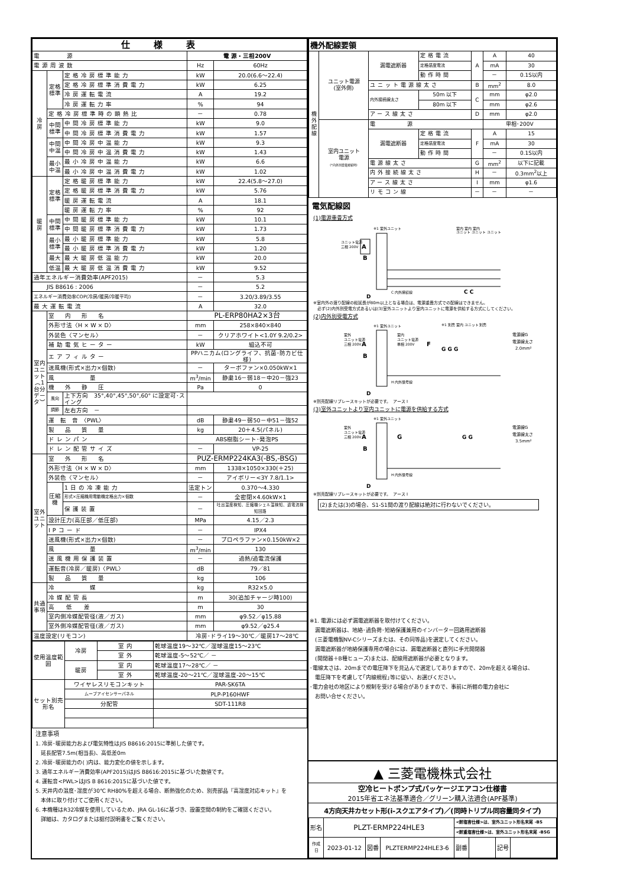| 仕様表 | | | | |
| --- | --- | --- | --- | --- |
| 電 源 | | | 電 源・三相200V | |
| 電源周波数 | | | Hz | 60Hz |
| 冷 房 | 定格標準 | 定格冷房標準能力 | kW | 20.0(6.6～22.4) |
| | | 定格冷房標準消費電力 | kW | 6.25 |
| | | 冷房運転電流 | A | 19.2 |
| | | 冷房運転力率 | % | 94 |
| | 定格冷房標準時の顕熱比 | | － | 0.78 |
| | 中間 標準 | 中間冷房標準能力 | kW | 9.0 |
| | | 中間冷房標準消費電力 | kW | 1.57 |
| | 中間 中温 | 中間冷房中温能力 | kW | 9.3 |
| | | 中間冷房中温消費電力 | kW | 1.43 |
| | 最小 中温 | 最小冷房中温能力 | kW | 6.6 |
| | | 最小冷房中温消費電力 | kW | 1.02 |
| 暖 房 | 定格標準 | 定格暖房標準能力 | kW | 22.4(5.8～27.0) |
| | | 定格暖房標準消費電力 | kW | 5.76 |
| | | 暖房運転電流 | A | 18.1 |
| | | 暖房運転力率 | % | 92 |
| | 中間 標準 | 中間暖房標準能力 | kW | 10.1 |
| | | 中間暖房標準消費電力 | kW | 1.73 |
| | 最小 標準 | 最小暖房標準能力 | kW | 5.8 |
| | | 最小暖房標準消費電力 | kW | 1.20 |
| | 最大 | 最大暖房低温能力 | kW | 20.0 |
| | 低温 | 最大暖房低温消費電力 | kW | 9.52 |
| 通年エネルギー消費効率(APF2015) | | | － | 5.3 |
| JIS B8616 : 2006 | | | － | 5.2 |
| エネルギー消費効率COP(冷房/暖房/冷暖平均) | | | － | 3.20/3.89/3.55 |
| 最大運転電流 | | | A | 32.0 |
| 室内ユニット︵1台分データ︶ | 室 内 形 名 | | PL-ERP80HA2×3台 | |
| | 外形寸法〈H × W × D〉 | | mm | 258×840×840 |
| | 外装色〈マンセル〉 | | － | クリアホワイト<1.0Y 9.2/0.2> |
| | 補助電気ヒーター | | kW | 組込不可 |
| | エアフィルター | | PPハニカム(ロングライフ、抗菌･防カビ仕様) | |
| | 送風機(形式×出力×個数) | | － | ターボファン×0.050kW×1 |
| | 風 量 | | m<sup>3</sup>/min | 静粛16－弱18－中20－強23 |
| | 機 外 静 圧 | | Pa | 0 |
| | 風向 | 上下方向 35°,40°,45°,50°,60° に設定可･スイング | | |
| | 調節 | 左右方向 － | | |
| | 運 転 音 〈PWL〉 | | dB | 静粛49－弱50－中51－強52 |
| | 製 品 質 量 | | kg | 20＋4.5(パネル) |
| | ドレンパン | | ABS樹脂シート･発泡PS | |
| | ドレン配管サイズ | | － | VP-25 |
| 室外ユニット | 室 外 形 名 | | PUZ-ERMP224KA3(-BS,-BSG) | |
| | 外形寸法〈H × W × D〉 | | mm | 1338×1050×330(＋25) |
| | 外装色〈マンセル〉 | | － | アイボリー<3Y 7.8/1.1> |
| | 圧縮機 | 1日の冷凍能力 | 法定トン | 0.370～4.330 |
| | | 形式×圧縮機用電動機定格出力×個数 | － | 全密閉×4.60kW×1 |
| | | 保護装置 | － | 吐出温度検知、圧縮機シェル温検知、過電流検知回路 |
| | 設計圧力(高圧部／低圧部) | | MPa | 4.15／2.3 |
| | IPコード | | － | IPX4 |
| | 送風機(形式×出力×個数) | | － | プロペラファン×0.150kW×2 |
| | 風 量 | | m<sup>3</sup>/min | 130 |
| | 送風機用保護装置 | | － | 過熱/過電流保護 |
| | 運転音(冷房／暖房)〈PWL〉 | | dB | 79／81 |
| | 製 品 質 量 | | kg | 106 |
| 共通事項 | 冷 媒 | | kg | R32×5.0 |
| | 冷媒配管長 | | m | 30(追加チャージ時100) |
| | 高 低 差 | | m | 30 |
| | 室内側冷媒配管径(液／ガス) | | mm | φ9.52／φ15.88 |
| | 室外側冷媒配管径(液／ガス) | | mm | φ9.52／φ25.4 |
| 温度設定(リモコン) | | | 冷房･ドライ19～30℃／暖房17～28℃ | |
| 使用温度範囲 | 冷房 | 室 内 | 乾球温度19～32℃／湿球温度15～23℃ |
| | | 室 外 | 乾球温度-5～52℃／ － |
| | 暖房 | 室 内 | 乾球温度17～28℃／ － |
| | | 室 外 | 乾球温度-20～21℃／湿球温度-20～15℃ |
| セット別売形名 | ワイヤレスリモコンキット | | PAR-SK6TA |
| | ムーブアイセンサーパネル | | PLP-P160HWF |
| | 分配管 | | SDT-111R8 |
注意事項
1. 冷房･暖房能力および電気特性はJIS B8616:2015に準拠した値です。
　延長配管7.5m(相当長)、高低差0m
2. 冷房･暖房能力の( )内は、能力変化の値を示します。
3. 通年エネルギー消費効率(APF2015)はJIS B8616:2015に基づいた数値です。
4. 運転音<PWL>はJIS B 8616:2015に基づいた値です。
5. 天井内の温度･湿度が30℃ RH80%を超える場合、断熱強化のため、別売部品『高湿度対応キット』を
　本体に取り付けてご使用ください。
6. 本機種はR32冷媒を使用しているため、JRA GL-16に基づき、設置空間の制約をご確認ください。
　詳細は、カタログまたは据付説明書をご覧ください。
| 機外配線要領 | | | | | | |
| 機外配線 | ユニット電源 (室外側) | 漏電遮断器 | 定格電流 | A | A | 40 |
| | | | 定格感度電流 | | mA | 30 |
| | | | 動作時間 | | － | 0.1S以内 |
| | | ユニット電源線太さ | | B | mm<sup>2</sup> | 8.0 |
| | | 内外接続線太さ | 50m 以下 | C | mm | φ2.0 |
| | | | 80m 以下 | | mm | φ2.6 |
| | | アース線太さ | | D | mm | φ2.0 |
| | 室内ユニット 電源 (*内外別受電接続時) | 電 源 | | | 単相･200V | |
| | | 漏電遮断器 | 定格電流 | F | A | 15 |
| | | | 定格感度電流 | | mA | 30 |
| | | | 動作時間 | | － | 0.1S以内 |
| | | 電源線太さ | | G | mm<sup>2</sup> | 以下に記載 |
| | | 内外接続線太さ | | H | － | 0.3mm<sup>2</sup>以上 |
| | | アース線太さ | | I | mm | φ1.6 |
| | | リモコン線 | | － | － | － |
電気配線図
(1)電源重畳方式
A
※1 室外ユニット
ユニット電源
三相 200V
B
C 内外接続線
D
室内 室内 室内
ユニット ユニット ユニット
C C
※室内外の渡り配線の総延長が80m以上となる場合は、電源重畳方式での配線はできません。
　必ず(2)内外別受電方式あるいは(3)室外ユニットより室内ユニットに電源を供給する方式にしてください。
(2)内外別受電方式
※1 室外ユニット
室外
ユニット電源
三相 200V
A
B
室内
ユニット電源
単相 200V
F
※1 別売 室内 ユニット 別売
G G G
電源線G
電源線太さ
2.0mm²
H 内外信号線
D
※別売配線リプレースキットが必要です。　アース I
(3)室外ユニットより室内ユニットに電源を供給する方式
※1 室外ユニット
室外
ユニット電源
三相 200V
A
B
G
G G
電源線G
電源線太さ
3.5mm²
H 内外信号線
D
※別売配線リプレースキットが必要です。　アース I
(2)または(3)の場合、S1-S1間の渡り配線は絶対に行わないでください。
※1. 電源には必ず漏電遮断器を取付けてください。
　漏電遮断器は、地絡･過負荷･短絡保護兼用のインバーター回路用遮断器
　(三菱電機製NV-Cシリーズまたは、その同等品)を選定してください。
　漏電遮断器が地絡保護専用の場合には、漏電遮断器と直列に手元開閉器
　(開閉器＋B種ヒューズ)または、配線用遮断器が必要となります。
･電線太さは、20mまでの電圧降下を見込んで選定してありますので、20mを超える場合は、
　電圧降下を考慮して｢内線規程｣等に従い、お選びください。
･電力会社の地区により規制を受ける場合がありますので、事前に所轄の電力会社に
　お問い合せください。
▲ 三菱電機株式会社
空冷ヒートポンプ式パッケージエアコン仕様書
2015年省エネ法基準適合／グリーン購入法適合(APF基準)
4方向天井カセット形(i-スクエアタイプ)／(同時トリプル同容量同タイプ)
| 形名 | PLZT-ERMP224HLE3 | | | <耐塩害仕様>は、室外ユニット形名末尾 -BS | | | |
| | | | | <耐重塩害仕様>は、室外ユニット形名末尾 -BSG | | | |
| 作成日 | 2023-01-12 | 図番 | PLZTERMP224HLE3-6 | 副番 | | 記号 | |